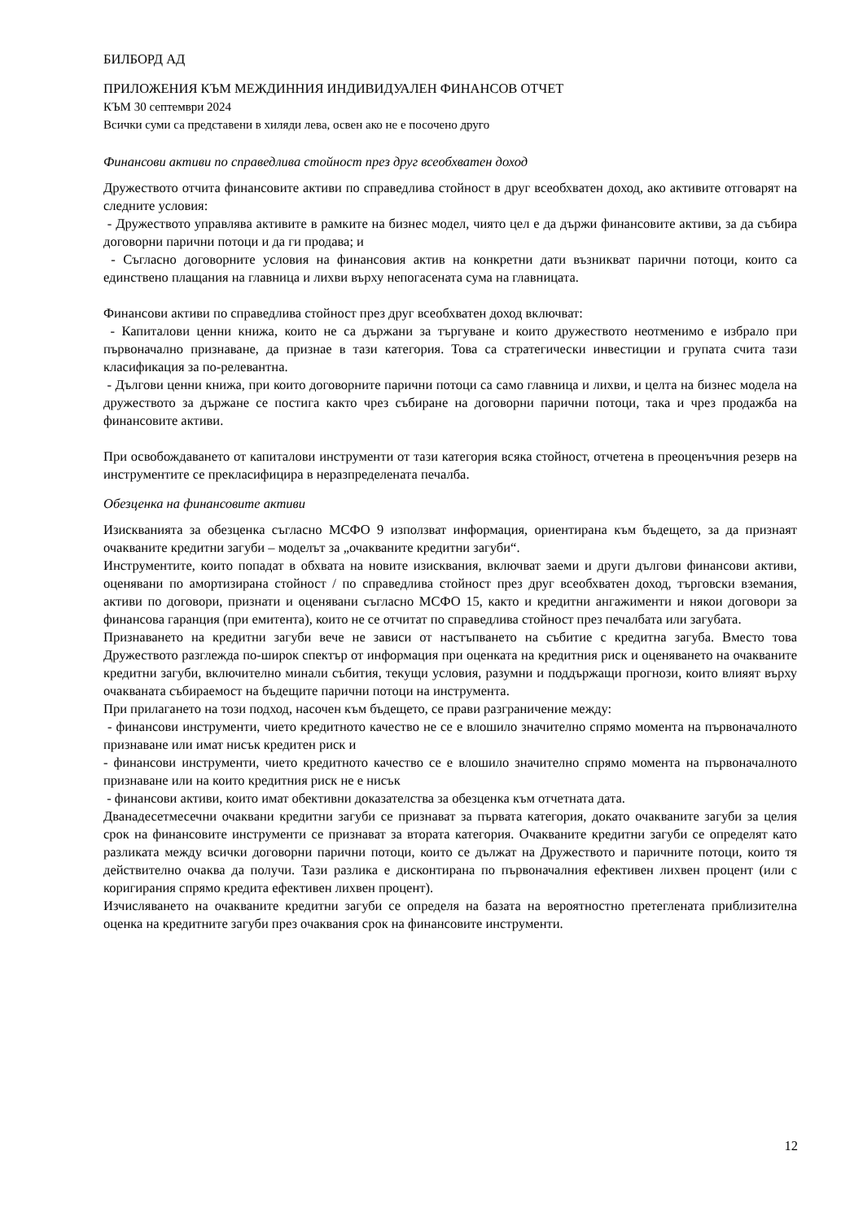БИЛБОРД АД
ПРИЛОЖЕНИЯ КЪМ МЕЖДИННИЯ ИНДИВИДУАЛЕН ФИНАНСОВ ОТЧЕТ
КЪМ 30 септември 2024
Всички суми са представени в хиляди лева, освен ако не е посочено друго
Финансови активи по справедлива стойност през друг всеобхватен доход
Дружеството отчита финансовите активи по справедлива стойност в друг всеобхватен доход, ако активите отговарят на следните условия:
- Дружеството управлява активите в рамките на бизнес модел, чиято цел е да държи финансовите активи, за да събира договорни парични потоци и да ги продава; и
- Съгласно договорните условия на финансовия актив на конкретни дати възникват парични потоци, които са единствено плащания на главница и лихви върху непогасената сума на главницата.
Финансови активи по справедлива стойност през друг всеобхватен доход включват:
- Капиталови ценни книжа, които не са държани за търгуване и които дружеството неотменимо е избрало при първоначално признаване, да признае в тази категория. Това са стратегически инвестиции и групата счита тази класификация за по-релевантна.
- Дългови ценни книжа, при които договорните парични потоци са само главница и лихви, и целта на бизнес модела на дружеството за държане се постига както чрез събиране на договорни парични потоци, така и чрез продажба на финансовите активи.
При освобождаването от капиталови инструменти от тази категория всяка стойност, отчетена в преоценъчния резерв на инструментите се прекласифицира в неразпределената печалба.
Обезценка на финансовите активи
Изискванията за обезценка съгласно МСФО 9 използват информация, ориентирана към бъдещето, за да признаят очакваните кредитни загуби – моделът за „очакваните кредитни загуби“.
Инструментите, които попадат в обхвата на новите изисквания, включват заеми и други дългови финансови активи, оценявани по амортизирана стойност / по справедлива стойност през друг всеобхватен доход, търговски вземания, активи по договори, признати и оценявани съгласно МСФО 15, както и кредитни ангажименти и някои договори за финансова гаранция (при емитента), които не се отчитат по справедлива стойност през печалбата или загубата.
Признаването на кредитни загуби вече не зависи от настъпването на събитие с кредитна загуба. Вместо това Дружеството разглежда по-широк спектър от информация при оценката на кредитния риск и оценяването на очакваните кредитни загуби, включително минали събития, текущи условия, разумни и поддържащи прогнози, които влияят върху очакваната събираемост на бъдещите парични потоци на инструмента.
При прилагането на този подход, насочен към бъдещето, се прави разграничение между:
- финансови инструменти, чието кредитното качество не се е влошило значително спрямо момента на първоначалното признаване или имат нисък кредитен риск и
- финансови инструменти, чието кредитното качество се е влошило значително спрямо момента на първоначалното признаване или на които кредитния риск не е нисък
- финансови активи, които имат обективни доказателства за обезценка към отчетната дата.
Дванадесетмесечни очаквани кредитни загуби се признават за първата категория, докато очакваните загуби за целия срок на финансовите инструменти се признават за втората категория. Очакваните кредитни загуби се определят като разликата между всички договорни парични потоци, които се дължат на Дружеството и паричните потоци, които тя действително очаква да получи. Тази разлика е дисконтирана по първоначалния ефективен лихвен процент (или с коригирания спрямо кредита ефективен лихвен процент).
Изчисляването на очакваните кредитни загуби се определя на базата на вероятностно претеглената приблизителна оценка на кредитните загуби през очаквания срок на финансовите инструменти.
12